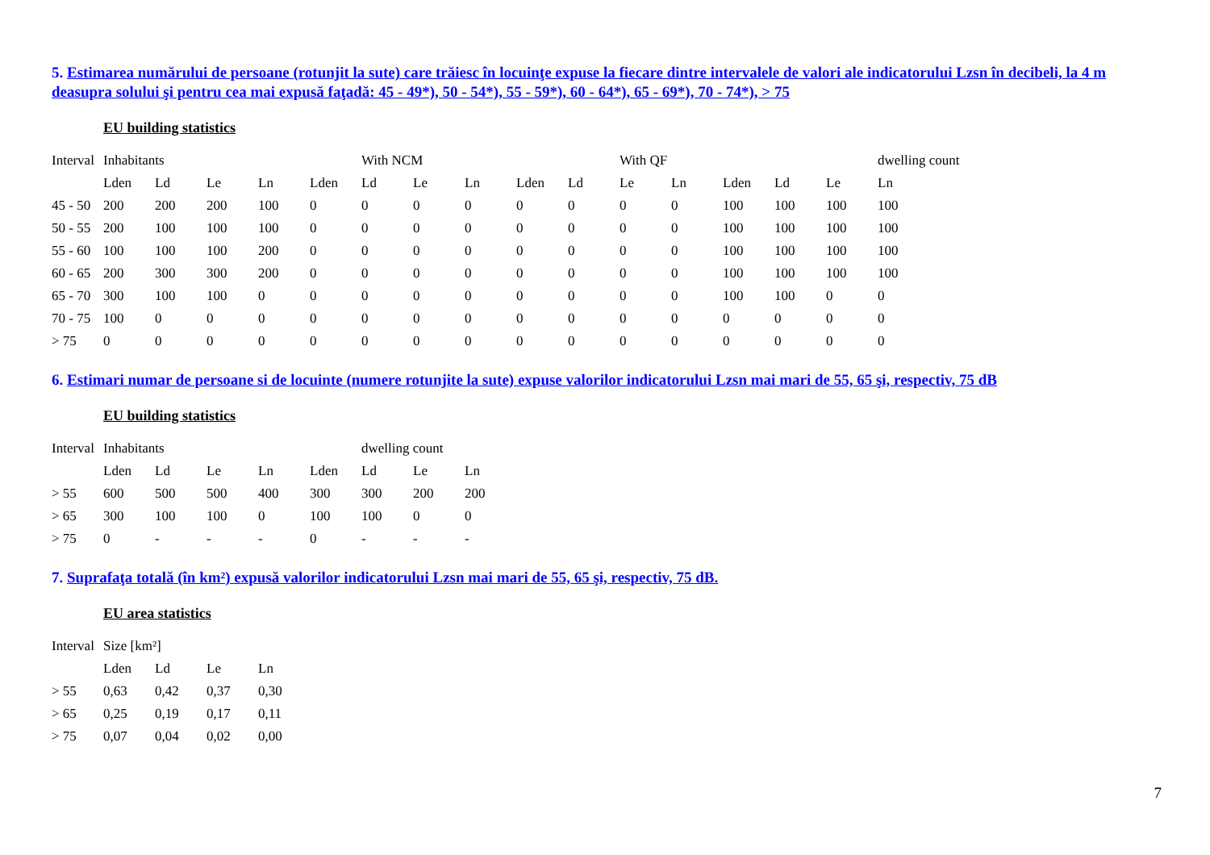5. Estimarea numărului de persoane (rotunjit la sute) care trăiesc în locuinţe expuse la fiecare dintre intervalele de valori ale indicatorului Lzsn în decibeli, la 4 m deasupra solului şi pentru cea mai expusă faţadă: 45 - 49*), 50 - 54*), 55 - 59*), 60 - 64*), 65 - 69*), 70 - 74*), > 75
EU building statistics
| Interval | Inhabitants | | | | | With NCM | | | | | With QF | | | | | dwelling count |
| --- | --- | --- | --- | --- | --- | --- | --- | --- | --- | --- | --- | --- | --- | --- | --- | --- |
| | Lden | Ld | Le | Ln | Lden | Ld | Le | Ln | Lden | Ld | Le | Ln | Lden | Ld | Le | Ln |
| 45 - 50 | 200 | 200 | 200 | 100 | 0 | 0 | 0 | 0 | 0 | 0 | 0 | 0 | 100 | 100 | 100 | 100 |
| 50 - 55 | 200 | 100 | 100 | 100 | 0 | 0 | 0 | 0 | 0 | 0 | 0 | 0 | 100 | 100 | 100 | 100 |
| 55 - 60 | 100 | 100 | 100 | 200 | 0 | 0 | 0 | 0 | 0 | 0 | 0 | 0 | 100 | 100 | 100 | 100 |
| 60 - 65 | 200 | 300 | 300 | 200 | 0 | 0 | 0 | 0 | 0 | 0 | 0 | 0 | 100 | 100 | 100 | 100 |
| 65 - 70 | 300 | 100 | 100 | 0 | 0 | 0 | 0 | 0 | 0 | 0 | 0 | 0 | 100 | 100 | 0 | 0 |
| 70 - 75 | 100 | 0 | 0 | 0 | 0 | 0 | 0 | 0 | 0 | 0 | 0 | 0 | 0 | 0 | 0 | 0 |
| > 75 | 0 | 0 | 0 | 0 | 0 | 0 | 0 | 0 | 0 | 0 | 0 | 0 | 0 | 0 | 0 | 0 |
6. Estimari numar de persoane si de locuinte (numere rotunjite la sute) expuse valorilor indicatorului Lzsn mai mari de 55, 65 şi, respectiv, 75 dB
EU building statistics
| Interval | Inhabitants | | | | | dwelling count | | |
| --- | --- | --- | --- | --- | --- | --- | --- | --- |
| | Lden | Ld | Le | Ln | Lden | Ld | Le | Ln |
| > 55 | 600 | 500 | 500 | 400 | 300 | 300 | 200 | 200 |
| > 65 | 300 | 100 | 100 | 0 | 100 | 100 | 0 | 0 |
| > 75 | 0 | - | - | - | 0 | - | - | - |
7. Suprafaţa totală (în km²) expusă valorilor indicatorului Lzsn mai mari de 55, 65 şi, respectiv, 75 dB.
EU area statistics
| Interval | Size [km²] | | | |
| --- | --- | --- | --- | --- |
| | Lden | Ld | Le | Ln |
| > 55 | 0,63 | 0,42 | 0,37 | 0,30 |
| > 65 | 0,25 | 0,19 | 0,17 | 0,11 |
| > 75 | 0,07 | 0,04 | 0,02 | 0,00 |
7